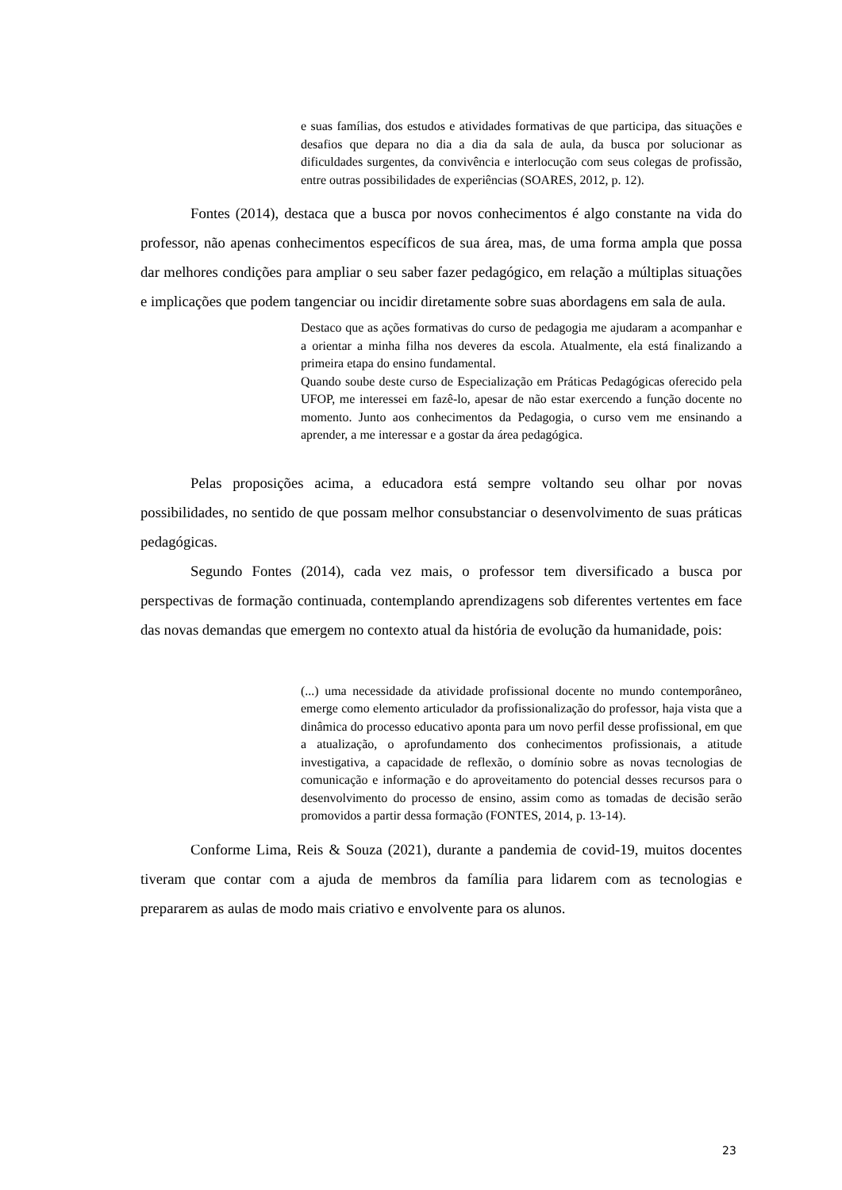e suas famílias, dos estudos e atividades formativas de que participa, das situações e desafios que depara no dia a dia da sala de aula, da busca por solucionar as dificuldades surgentes, da convivência e interlocução com seus colegas de profissão, entre outras possibilidades de experiências (SOARES, 2012, p. 12).
Fontes (2014), destaca que a busca por novos conhecimentos é algo constante na vida do professor, não apenas conhecimentos específicos de sua área, mas, de uma forma ampla que possa dar melhores condições para ampliar o seu saber fazer pedagógico, em relação a múltiplas situações e implicações que podem tangenciar ou incidir diretamente sobre suas abordagens em sala de aula.
Destaco que as ações formativas do curso de pedagogia me ajudaram a acompanhar e a orientar a minha filha nos deveres da escola. Atualmente, ela está finalizando a primeira etapa do ensino fundamental.
Quando soube deste curso de Especialização em Práticas Pedagógicas oferecido pela UFOP, me interessei em fazê-lo, apesar de não estar exercendo a função docente no momento. Junto aos conhecimentos da Pedagogia, o curso vem me ensinando a aprender, a me interessar e a gostar da área pedagógica.
Pelas proposições acima, a educadora está sempre voltando seu olhar por novas possibilidades, no sentido de que possam melhor consubstanciar o desenvolvimento de suas práticas pedagógicas.
Segundo Fontes (2014), cada vez mais, o professor tem diversificado a busca por perspectivas de formação continuada, contemplando aprendizagens sob diferentes vertentes em face das novas demandas que emergem no contexto atual da história de evolução da humanidade, pois:
(...) uma necessidade da atividade profissional docente no mundo contemporâneo, emerge como elemento articulador da profissionalização do professor, haja vista que a dinâmica do processo educativo aponta para um novo perfil desse profissional, em que a atualização, o aprofundamento dos conhecimentos profissionais, a atitude investigativa, a capacidade de reflexão, o domínio sobre as novas tecnologias de comunicação e informação e do aproveitamento do potencial desses recursos para o desenvolvimento do processo de ensino, assim como as tomadas de decisão serão promovidos a partir dessa formação (FONTES, 2014, p. 13-14).
Conforme Lima, Reis & Souza (2021), durante a pandemia de covid-19, muitos docentes tiveram que contar com a ajuda de membros da família para lidarem com as tecnologias e prepararem as aulas de modo mais criativo e envolvente para os alunos.
23